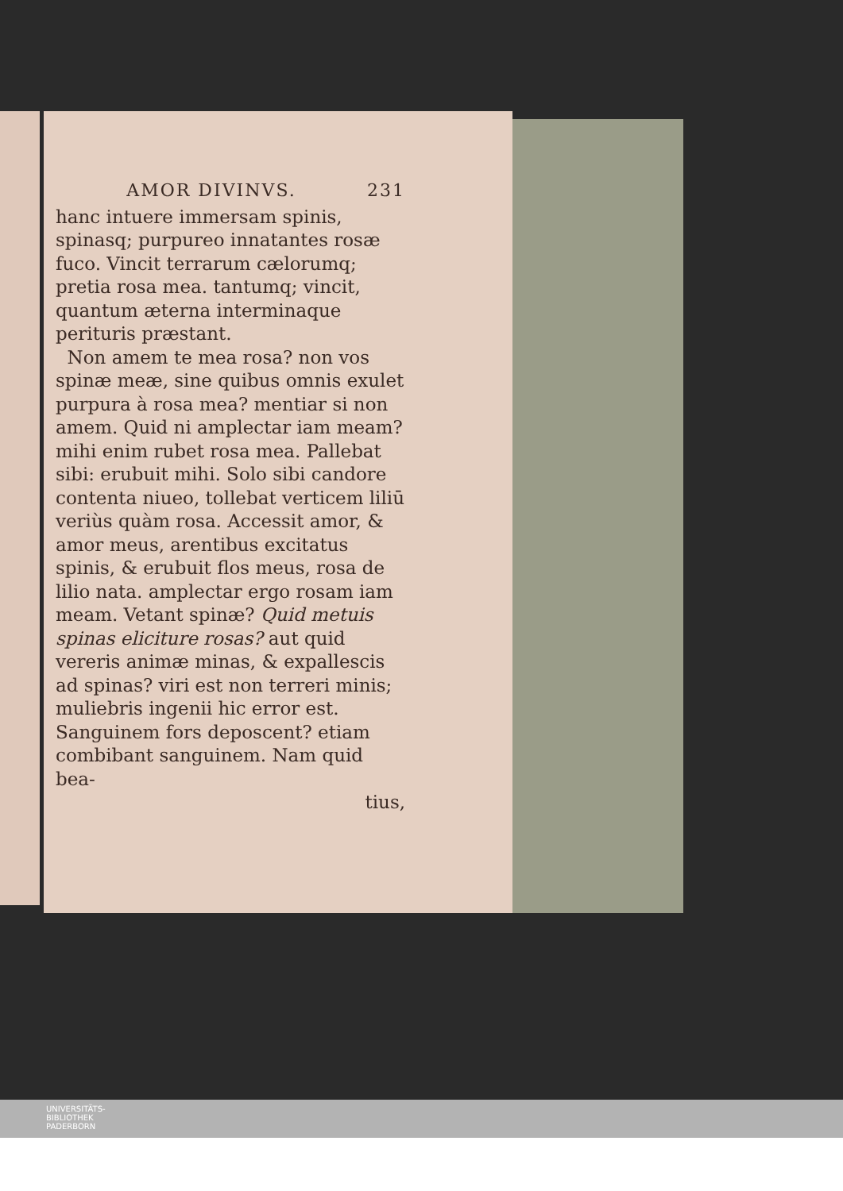AMOR DIVINVS. 231
hanc intuere immersam spinis, spinasq; purpureo innatantes rosæ fuco. Vincit terrarum cælorumq; pretia rosa mea. tantumq; vincit, quantum æterna interminaque perituris præstant.
Non amem te mea rosa? non vos spinæ meæ, sine quibus omnis exulet purpura à rosa mea? mentiar si non amem. Quid ni amplectar iam meam? mihi enim rubet rosa mea. Pallebat sibi: erubuit mihi. Solo sibi candore contenta niueo, tollebat verticem liliū veriùs quàm rosa. Accessit amor, & amor meus, arentibus excitatus spinis, & erubuit flos meus, rosa de lilio nata. amplectar ergo rosam iam meam. Vetant spinæ? Quid metuis spinas eliciture rosas? aut quid vereris animæ minas, & expallescis ad spinas? viri est non terreri minis; muliebris ingenii hic error est. Sanguinem fors deposcent? etiam combibant sanguinem. Nam quid bea-
tius,
UNIVERSITÄTS-
BIBLIOTHEK
PADERBORN